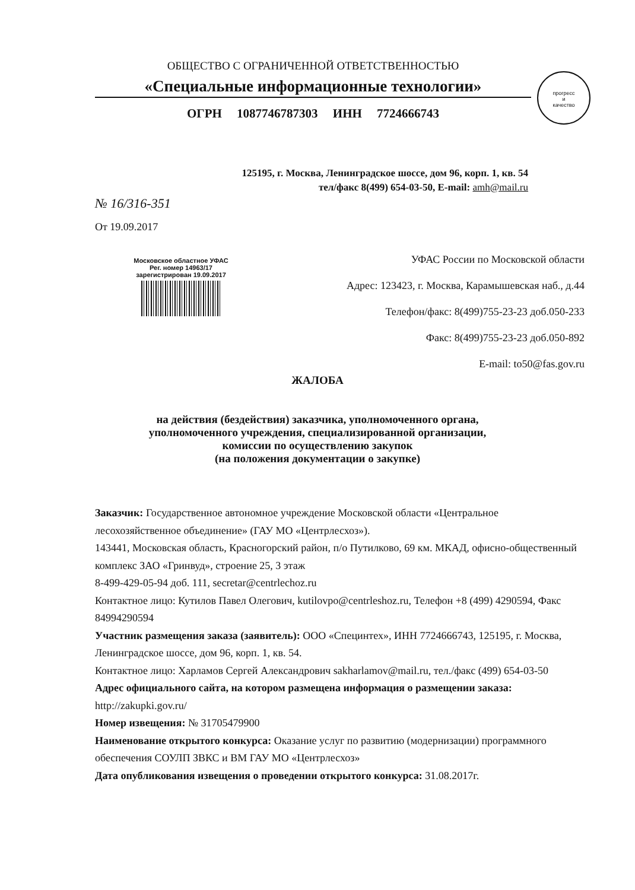ОБЩЕСТВО С ОГРАНИЧЕННОЙ ОТВЕТСТВЕННОСТЬЮ
«Специальные информационные технологии»
ОГРН 1087746787303 ИНН 7724666743
прогресс
и
качество
125195, г. Москва, Ленинградское шоссе, дом 96, корп. 1, кв. 54
тел/факс 8(499) 654-03-50, E-mail: amh@mail.ru
№ 16/316-351
От 19.09.2017
Московское областное УФАС
Рег. номер 14963/17
зарегистрирован 19.09.2017
УФАС России по Московской области
Адрес: 123423, г. Москва, Карамышевская наб., д.44
Телефон/факс: 8(499)755-23-23 доб.050-233
Факс: 8(499)755-23-23 доб.050-892
E-mail: to50@fas.gov.ru
ЖАЛОБА
на действия (бездействия) заказчика, уполномоченного органа,
уполномоченного учреждения, специализированной организации,
комиссии по осуществлению закупок
(на положения документации о закупке)
Заказчик: Государственное автономное учреждение Московской области «Центральное лесохозяйственное объединение» (ГАУ МО «Центрлесхоз»).
143441, Московская область, Красногорский район, п/о Путилково, 69 км. МКАД, офисно-общественный комплекс ЗАО «Гринвуд», строение 25, 3 этаж
8-499-429-05-94 доб. 111, secretar@centrlechoz.ru
Контактное лицо: Кутилов Павел Олегович, kutilovpo@centrleshoz.ru, Телефон +8 (499) 4290594, Факс 84994290594
Участник размещения заказа (заявитель): ООО «Специнтех», ИНН 7724666743, 125195, г. Москва, Ленинградское шоссе, дом 96, корп. 1, кв. 54.
Контактное лицо: Харламов Сергей Александрович sakharlamov@mail.ru, тел./факс (499) 654-03-50
Адрес официального сайта, на котором размещена информация о размещении заказа: http://zakupki.gov.ru/
Номер извещения: № 31705479900
Наименование открытого конкурса: Оказание услуг по развитию (модернизации) программного обеспечения СОУЛП ЗВКС и ВМ ГАУ МО «Центрлесхоз»
Дата опубликования извещения о проведении открытого конкурса: 31.08.2017г.